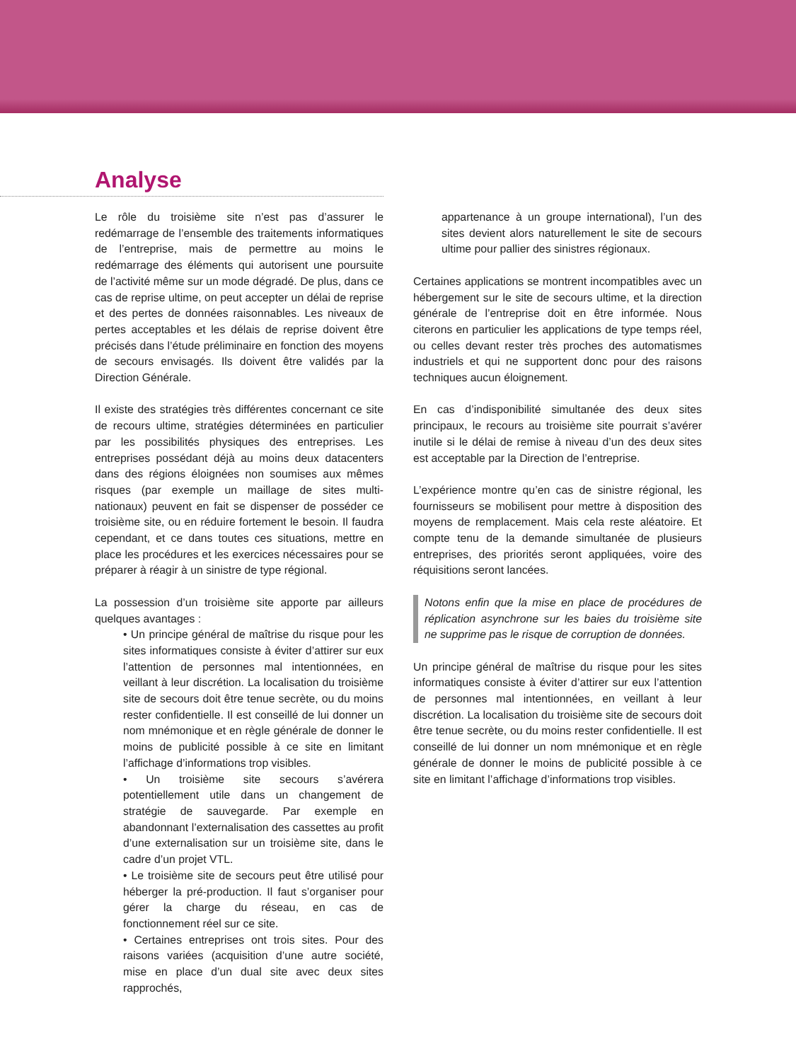Analyse
Le rôle du troisième site n’est pas d’assurer le redémarrage de l’ensemble des traitements informatiques de l’entreprise, mais de permettre au moins le redémarrage des éléments qui autorisent une poursuite de l’activité même sur un mode dégradé. De plus, dans ce cas de reprise ultime, on peut accepter un délai de reprise et des pertes de données raisonnables. Les niveaux de pertes acceptables et les délais de reprise doivent être précisés dans l’étude préliminaire en fonction des moyens de secours envisagés. Ils doivent être validés par la Direction Générale.
Il existe des stratégies très différentes concernant ce site de recours ultime, stratégies déterminées en particulier par les possibilités physiques des entreprises. Les entreprises possédant déjà au moins deux datacenters dans des régions éloignées non soumises aux mêmes risques (par exemple un maillage de sites multi-nationaux) peuvent en fait se dispenser de posséder ce troisième site, ou en réduire fortement le besoin. Il faudra cependant, et ce dans toutes ces situations, mettre en place les procédures et les exercices nécessaires pour se préparer à réagir à un sinistre de type régional.
La possession d’un troisième site apporte par ailleurs quelques avantages :
• Un principe général de maîtrise du risque pour les sites informatiques consiste à éviter d’attirer sur eux l’attention de personnes mal intentionnées, en veillant à leur discrétion. La localisation du troisième site de secours doit être tenue secrète, ou du moins rester confidentielle. Il est conseillé de lui donner un nom mnémonique et en règle générale de donner le moins de publicité possible à ce site en limitant l’affichage d’informations trop visibles.
• Un troisième site secours s’avérera potentiellement utile dans un changement de stratégie de sauvegarde. Par exemple en abandonnant l’externalisation des cassettes au profit d’une externalisation sur un troisième site, dans le cadre d’un projet VTL.
• Le troisième site de secours peut être utilisé pour héberger la pré-production. Il faut s’organiser pour gérer la charge du réseau, en cas de fonctionnement réel sur ce site.
• Certaines entreprises ont trois sites. Pour des raisons variées (acquisition d’une autre société, mise en place d’un dual site avec deux sites rapprochés,
appartenance à un groupe international), l’un des sites devient alors naturellement le site de secours ultime pour pallier des sinistres régionaux.
Certaines applications se montrent incompatibles avec un hébergement sur le site de secours ultime, et la direction générale de l’entreprise doit en être informée. Nous citerons en particulier les applications de type temps réel, ou celles devant rester très proches des automatismes industriels et qui ne supportent donc pour des raisons techniques aucun éloignement.
En cas d’indisponibilité simultanée des deux sites principaux, le recours au troisième site pourrait s’avérer inutile si le délai de remise à niveau d’un des deux sites est acceptable par la Direction de l’entreprise.
L’expérience montre qu’en cas de sinistre régional, les fournisseurs se mobilisent pour mettre à disposition des moyens de remplacement. Mais cela reste aléatoire. Et compte tenu de la demande simultanée de plusieurs entreprises, des priorités seront appliquées, voire des réquisitions seront lancées.
Notons enfin que la mise en place de procédures de réplication asynchrone sur les baies du troisième site ne supprime pas le risque de corruption de données.
Un principe général de maîtrise du risque pour les sites informatiques consiste à éviter d’attirer sur eux l’attention de personnes mal intentionnées, en veillant à leur discrétion. La localisation du troisième site de secours doit être tenue secrète, ou du moins rester confidentielle. Il est conseillé de lui donner un nom mnémonique et en règle générale de donner le moins de publicité possible à ce site en limitant l’affichage d’informations trop visibles.